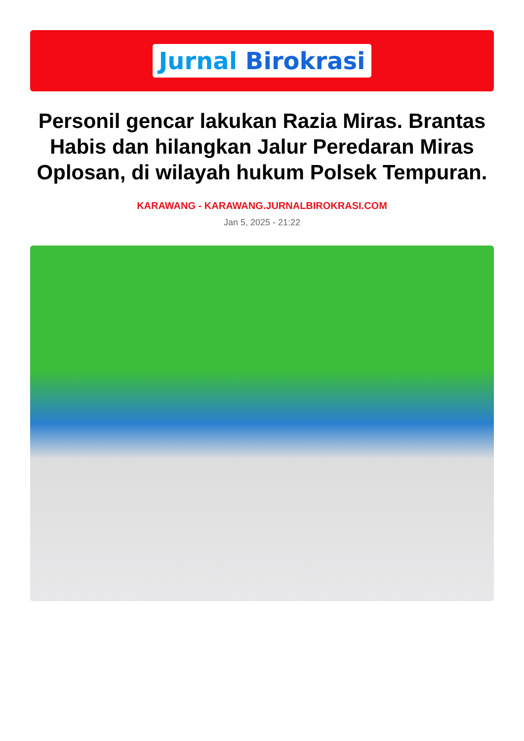Jurnal Birokrasi
Personil gencar lakukan Razia Miras. Brantas Habis dan hilangkan Jalur Peredaran Miras Oplosan, di wilayah hukum Polsek Tempuran.
KARAWANG - KARAWANG.JURNALBIROKRASI.COM
Jan 5, 2025 - 21:22